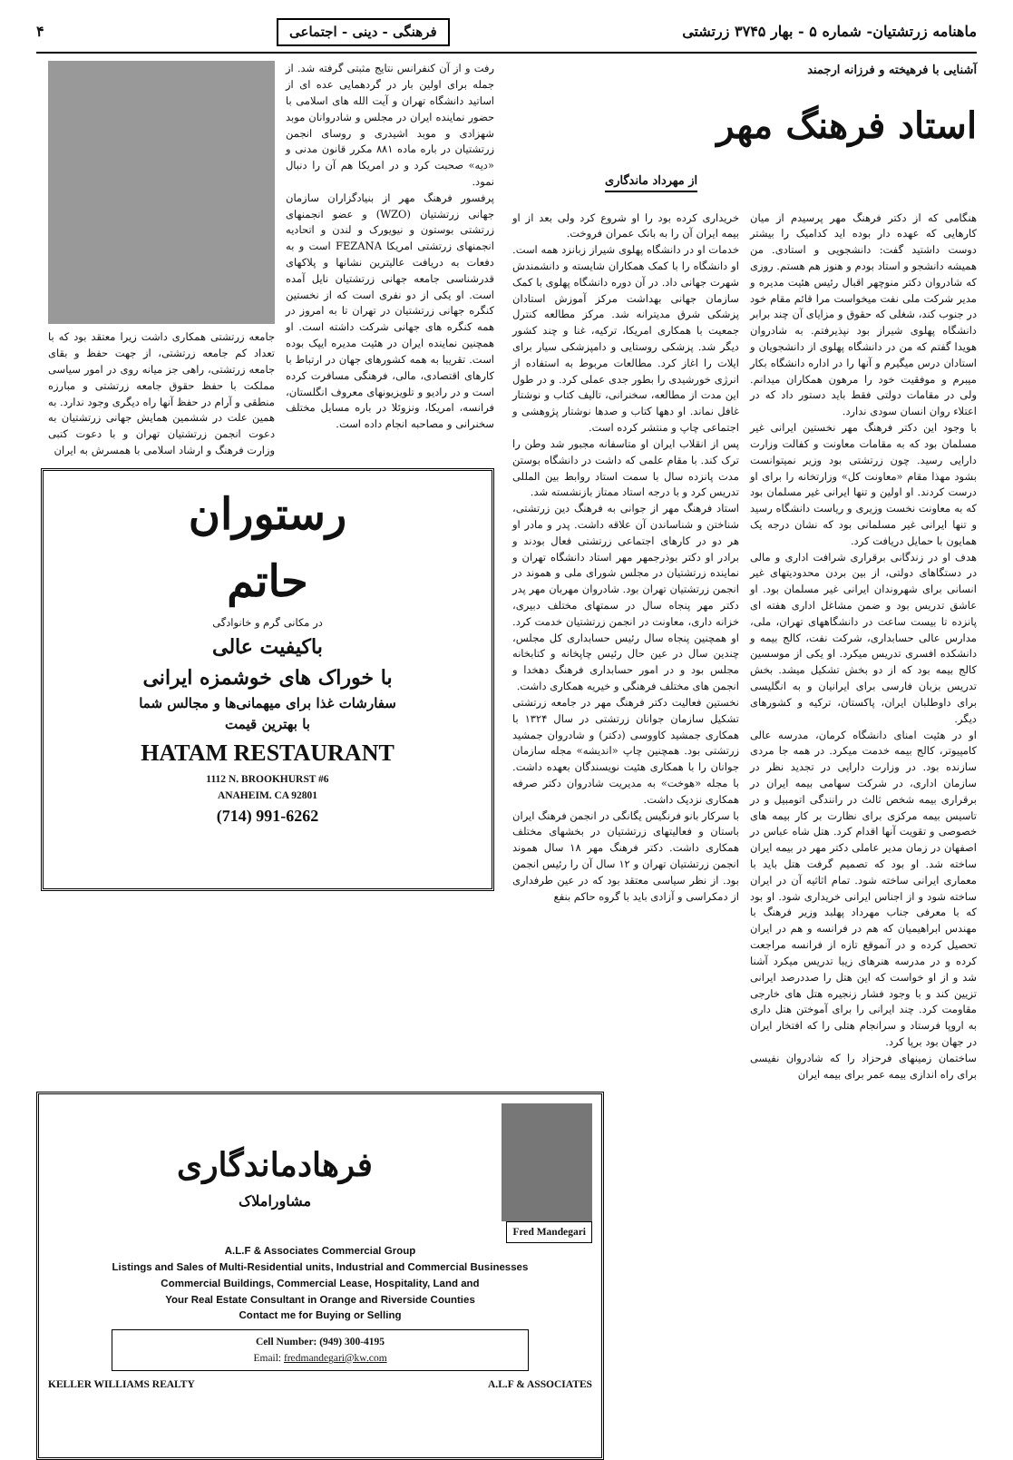ماهنامه زرتشتیان- شماره ۵ - بهار ۳۷۴۵ زرتشتی فرهنگی - دینی - اجتماعی ۴
آشنایی با فرهیخته و فرزانه ارجمند
استاد فرهنگ مهر
از مهرداد ماندگاری
هنگامی که از دکتر فرهنگ مهر پرسیدم از میان کارهایی که عهده دار بوده اید کدامیک را بیشتر دوست داشتید گفت: دانشجویی و استادی. من همیشه دانشجو و استاد بودم و هنوز هم هستم. روزی که شادروان دکتر منوچهر اقبال رئیس هئیت مدیره و مدیر شرکت ملی نفت میخواست مرا قائم مقام خود در جنوب کند، شغلی که حقوق و مزایای آن چند برابر دانشگاه پهلوی شیراز بود نپذیرفتم. به شادروان هویدا گفتم که من در دانشگاه پهلوی از دانشجویان و استادان درس میگیرم و آنها را در اداره دانشگاه بکار میبرم و موفقیت خود را مرهون همکاران میدانم. ولی در مقامات دولتی فقط باید دستور داد که در اعتلاء روان انسان سودی ندارد.
با وجود این دکتر فرهنگ مهر نخستین ایرانی غیر مسلمان بود که به مقامات معاونت و کفالت وزارت دارایی رسید. چون زرتشتی بود وزیر نمیتوانست بشود مهذا مقام «معاونت کل» وزارتخانه را برای او درست کردند. او اولین و تنها ایرانی غیر مسلمان بود که به معاونت نخست وزیری و ریاست دانشگاه رسید و تنها ایرانی غیر مسلمانی بود که نشان درجه یک همایون با حمایل دریافت کرد.
هدف او در زندگانی برقراری شرافت اداری و مالی در دستگاهای دولتی، از بین بردن محدودیتهای غیر انسانی برای شهروندان ایرانی غیر مسلمان بود. او عاشق تدریس بود و ضمن مشاغل اداری هفته ای پانزده تا بیست ساعت در دانشگاههای تهران، ملی، مدارس عالی حسابداری، شرکت نفت، کالج بیمه و دانشکده افسری تدریس میکرد. او یکی از موسسین کالج بیمه بود که از دو بخش تشکیل میشد. بخش تدریس بزبان فارسی برای ایرانیان و به انگلیسی برای داوطلبان ایران، پاکستان، ترکیه و کشورهای دیگر.
او در هئیت امنای دانشگاه کرمان، مدرسه عالی کامپیوتر، کالج بیمه خدمت میکرد. در همه جا مردی سازنده بود. در وزارت دارایی در تجدید نظر در سازمان اداری، در شرکت سهامی بیمه ایران در برقراری بیمه شخص ثالث در رانندگی اتومبیل و در تاسیس بیمه مرکزی برای نظارت بر کار بیمه های خصوصی و تقویت آنها اقدام کرد. هتل شاه عباس در اصفهان در زمان مدیر عاملی دکتر مهر در بیمه ایران ساخته شد. او بود که تصمیم گرفت هتل باید با معماری ایرانی ساخته شود. تمام اثاثیه آن در ایران ساخته شود و از اجناس ایرانی خریداری شود. او بود که با معرفی جناب مهرداد پهلبد وزیر فرهنگ با مهندس ابراهیمیان که هم در فرانسه و هم در ایران تحصیل کرده و در آنموقع تازه از فرانسه مراجعت کرده و در مدرسه هنرهای زیبا تدریس میکرد آشنا شد و از او خواست که این هتل را صددرصد ایرانی تزیین کند و با وجود فشار زنجیره هتل های خارجی مقاومت کرد. چند ایرانی را برای آموختن هتل داری به اروپا فرستاد و سرانجام هتلی را که افتخار ایران در جهان بود برپا کرد.
ساختمان زمینهای فرحزاد را که شادروان نفیسی برای راه اندازی بیمه عمر برای بیمه ایران
خریداری کرده بود را او شروع کرد ولی بعد از او بیمه ایران آن را به بانک عمران فروخت.
خدمات او در دانشگاه پهلوی شیراز زبانزد همه است. او دانشگاه را با کمک همکاران شایسته و دانشمندش شهرت جهانی داد. در آن دوره دانشگاه پهلوی با کمک سازمان جهانی بهداشت مرکز آموزش استادان پزشکی شرق مدیترانه شد. مرکز مطالعه کنترل جمعیت با همکاری امریکا، ترکیه، غنا و چند کشور دیگر شد. پزشکی روستایی و دامپزشکی سیار برای ایلات را اغاز کرد. مطالعات مربوط به استفاده از انرژی خورشیدی را بطور جدی عملی کرد. و در طول این مدت از مطالعه، سخنرانی، تالیف کتاب و نوشتار غافل نماند. او دهها کتاب و صدها نوشتار پژوهشی و اجتماعی چاپ و منتشر کرده است.
پس از انقلاب ایران او متاسفانه مجبور شد وطن را ترک کند. با مقام علمی که داشت در دانشگاه بوستن مدت پانزده سال با سمت استاد روابط بین المللی تدریس کرد و با درجه استاد ممتاز بازنشسته شد.
استاد فرهنگ مهر از جوانی به فرهنگ دین زرتشتی، شناختن و شناساندن آن علاقه داشت. پدر و مادر او هر دو در کارهای اجتماعی زرتشتی فعال بودند و برادر او دکتر بوذرجمهر مهر استاد دانشگاه تهران و نماینده زرتشتیان در مجلس شورای ملی و هموند در انجمن زرتشتیان تهران بود. شادروان مهربان مهر پدر دکتر مهر پنجاه سال در سمتهای مختلف دبیری، خزانه داری، معاونت در انجمن زرتشتیان خدمت کرد. او همچنین پنجاه سال رئیس حسابداری کل مجلس، چندین سال در عین حال رئیس چاپخانه و کتابخانه مجلس بود و در امور حسابداری فرهنگ دهخدا و انجمن های مختلف فرهنگی و خیریه همکاری داشت.
نخستین فعالیت دکتر فرهنگ مهر در جامعه زرتشتی تشکیل سازمان جوانان زرتشتی در سال ۱۳۲۴ با همکاری جمشید کاووسی (دکتر) و شادروان جمشید زرتشتی بود. همچنین چاپ «اندیشه» مجله سازمان جوانان را با همکاری هئیت نویسندگان بعهده داشت. با مجله «هوخت» به مدیریت شادروان دکتر صرفه همکاری نزدیک داشت.
با سرکار بانو فرنگیس یگانگی در انجمن فرهنگ ایران باستان و فعالیتهای زرتشتیان در بخشهای مختلف همکاری داشت. دکتر فرهنگ مهر ۱۸ سال هموند انجمن زرتشتیان تهران و ۱۲ سال آن را رئیس انجمن بود. از نظر سیاسی معتقد بود که در عین طرفداری از دمکراسی و آزادی باید با گروه حاکم بنفع
رفت و از آن کنفرانس نتایج مثبتی گرفته شد. از جمله برای اولین بار در گردهمایی عده ای از اساتید دانشگاه تهران و آیت الله های اسلامی با حضور نماینده ایران در مجلس و شادروانان موبد شهزادی و موبد اشیدری و روسای انجمن زرتشتیان در باره ماده ۸۸۱ مکرر قانون مدنی و «دیه» صحبت کرد و در امریکا هم آن را دنبال نمود.
پرفسور فرهنگ مهر از بنیادگزاران سازمان جهانی زرتشتیان (WZO) و عضو انجمنهای زرتشتی بوستون و نیویورک و لندن و اتحادیه انجمنهای زرتشتی امریکا FEZANA است و به دفعات به دریافت عالیترین نشانها و پلاکهای قدرشناسی جامعه جهانی زرتشتیان نایل آمده است. او یکی از دو نفری است که از نخستین کنگره جهانی زرتشتیان در تهران تا به امروز در همه کنگره های جهانی شرکت داشته است. او همچنین نماینده ایران در هئیت مدیره ایپک بوده است. تقریبا به همه کشورهای جهان در ارتباط با کارهای اقتصادی، مالی، فرهنگی مسافرت کرده است و در رادیو و تلویزیونهای معروف انگلستان، فرانسه، امریکا، ونزوئلا در باره مسایل مختلف سخنرانی و مصاحبه انجام داده است.
جامعه زرتشتی همکاری داشت زیرا معتقد بود که با تعداد کم جامعه زرتشتی، از جهت حفظ و بقای جامعه زرتشتی، راهی جز میانه روی در امور سیاسی مملکت با حفظ حقوق جامعه زرتشتی و مبارزه منطقی و آرام در حفظ آنها راه دیگری وجود ندارد. به همین علت در ششمین همایش جهانی زرتشتیان به دعوت انجمن زرتشتیان تهران و با دعوت کتبی وزارت فرهنگ و ارشاد اسلامی با همسرش به ایران
رستوران
حاتم
در مکانی گرم و خانوادگی
باکیفیت عالی
با خوراک های خوشمزه ایرانی
سفارشات غذا برای میهمانی‌ها و مجالس شما
با بهترین قیمت
HATAM RESTAURANT
1112 N. BROOKHURST #6
ANAHEIM. CA 92801
(714) 991-6262
فرهادماندگاری
مشاوراملاک
Fred Mandegari
A.L.F & Associates Commercial Group
Listings and Sales of Multi-Residential units, Industrial and Commercial Businesses
Commercial Buildings, Commercial Lease, Hospitality, Land and
Your Real Estate Consultant in Orange and Riverside Counties
Contact me for Buying or Selling
Cell Number: (949) 300-4195
Email: fredmandegari@kw.com
KELLER WILLIAMS REALTY A.L.F & ASSOCIATES